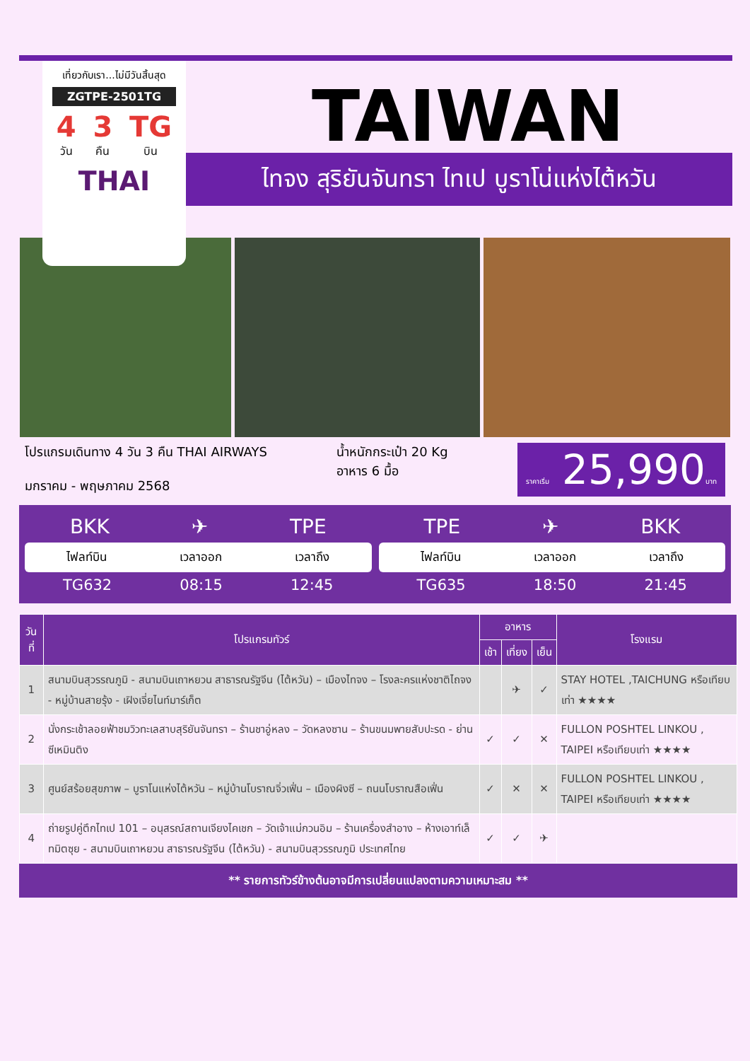เที่ยวกับเรา...ไม่มีวันสิ้นสุด
ZGTPE-2501TG
4
วัน
3
คืน
TG
บิน
THAI
TAIWAN
ไทจง สุริยันจันทรา ไทเป บูราโน่แห่งไต้หวัน
โปรแกรมเดินทาง 4 วัน 3 คืน THAI AIRWAYS
มกราคม - พฤษภาคม 2568
น้ำหนักกระเป๋า 20 Kg
อาหาร 6 มื้อ
ราคาเริ่ม 25,990บาท
BKK ✈ TPE
ไฟลท์บิน เวลาออก เวลาถึง
TG632 08:15 12:45
TPE ✈ BKK
ไฟลท์บิน เวลาออก เวลาถึง
TG635 18:50 21:45
| วันที่ | โปรแกรมทัวร์ | อาหาร | | | โรงแรม |
| --- | --- | --- | --- | --- | --- |
| | | เช้า | เที่ยง | เย็น | |
| 1 | สนามบินสุวรรณภูมิ - สนามบินเถาหยวน สาธารณรัฐจีน (ไต้หวัน) – เมืองไทจง – โรงละครแห่งชาติไถจง - หมู่บ้านสายรุ้ง - เฝิงเจี่ยไนท์มาร์เก็ต | | ✈ | ✓ | STAY HOTEL ,TAICHUNG หรือเทียบเท่า ★★★★ |
| 2 | นั่งกระเช้าลอยฟ้าชมวิวทะเลสาบสุริยันจันทรา – ร้านชาอู่หลง – วัดหลงซาน – ร้านขนมพายสับปะรด - ย่านซีเหมินติง | ✓ | ✓ | ✕ | FULLON POSHTEL LINKOU , TAIPEI หรือเทียบเท่า ★★★★ |
| 3 | ศูนย์สร้อยสุขภาพ – บูราโนแห่งไต้หวัน – หมู่บ้านโบราณจิ่วเฟิ่น – เมืองผิงซี – ถนนโบราณสือเฟิ่น | ✓ | ✕ | ✕ | FULLON POSHTEL LINKOU , TAIPEI หรือเทียบเท่า ★★★★ |
| 4 | ถ่ายรูปคู่ตึกไทเป 101 – อนุสรณ์สถานเจียงไคเชก – วัดเจ้าแม่กวนอิม – ร้านเครื่องสำอาง – ห้างเอาท์เล็ทมิตซุย - สนามบินเถาหยวน สาธารณรัฐจีน (ไต้หวัน) - สนามบินสุวรรณภูมิ ประเทศไทย | ✓ | ✓ | ✈ | |
** รายการทัวร์ข้างต้นอาจมีการเปลี่ยนแปลงตามความเหมาะสม **